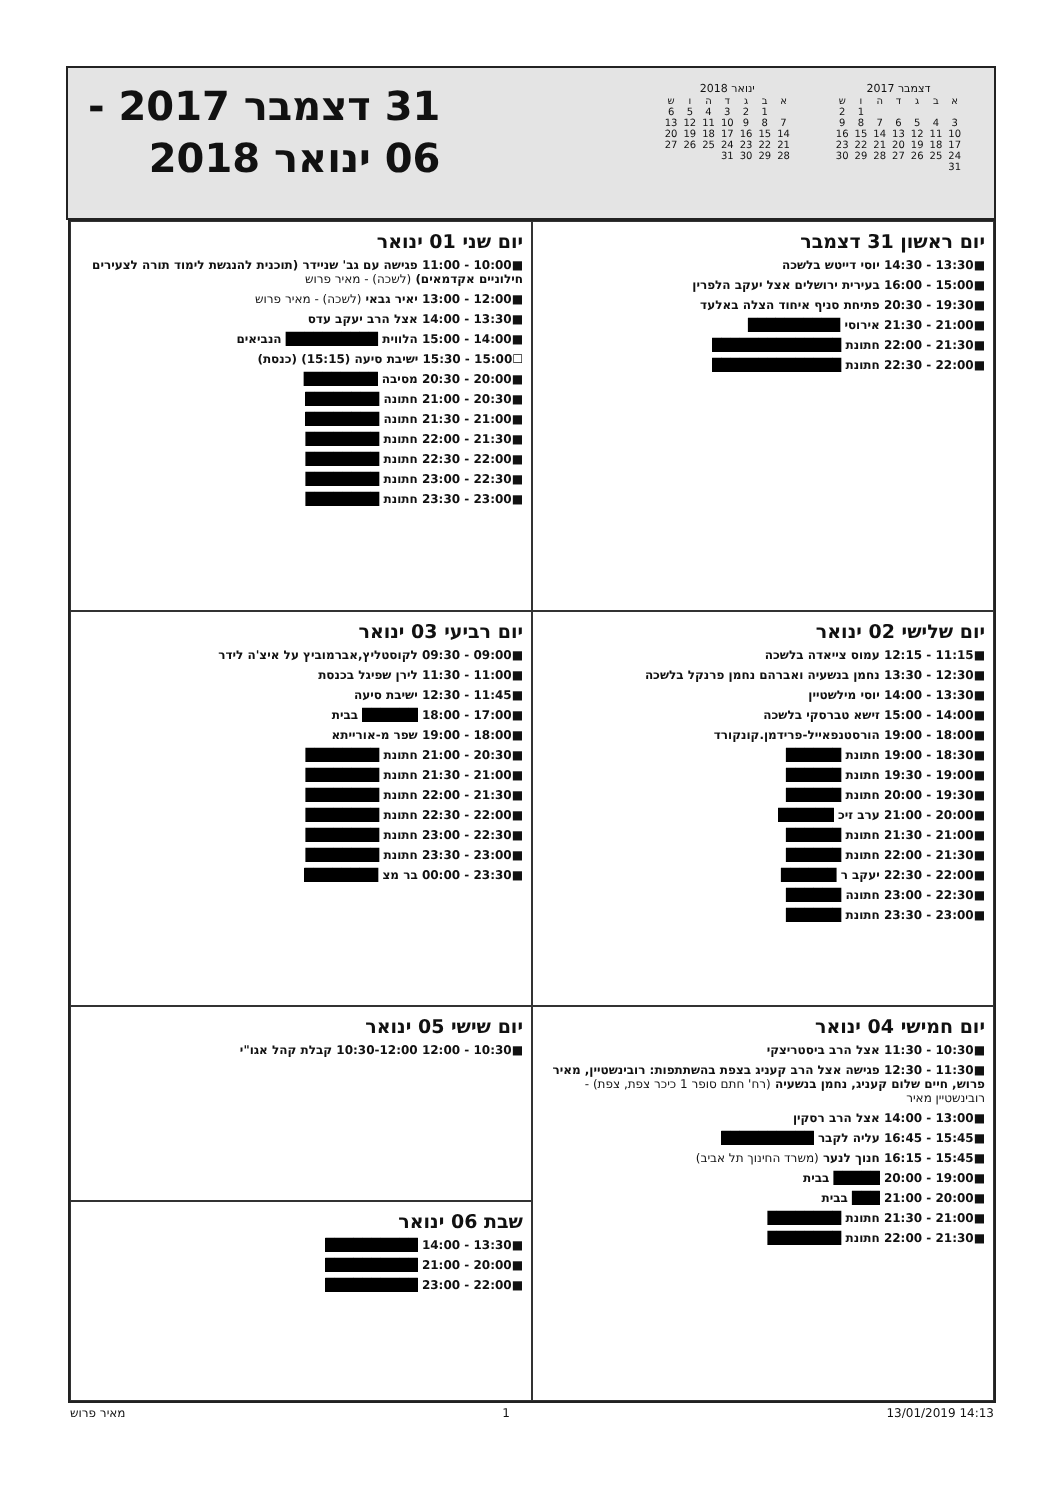31 דצמבר 2017 -
06 ינואר 2018
דצמבר 2017
| א | ב | ג | ד | ה | ו | ש |
| --- | --- | --- | --- | --- | --- | --- |
| | | | | | 1 | 2 |
| 3 | 4 | 5 | 6 | 7 | 8 | 9 |
| 10 | 11 | 12 | 13 | 14 | 15 | 16 |
| 17 | 18 | 19 | 20 | 21 | 22 | 23 |
| 24 | 25 | 26 | 27 | 28 | 29 | 30 |
| 31 | | | | | | |
ינואר 2018
| א | ב | ג | ד | ה | ו | ש |
| --- | --- | --- | --- | --- | --- | --- |
| | 1 | 2 | 3 | 4 | 5 | 6 |
| 7 | 8 | 9 | 10 | 11 | 12 | 13 |
| 14 | 15 | 16 | 17 | 18 | 19 | 20 |
| 21 | 22 | 23 | 24 | 25 | 26 | 27 |
| 28 | 29 | 30 | 31 | | | |
יום ראשון 31 דצמבר
■13:30 - 14:30 יוסי דייטש בלשכה
■15:00 - 16:00 בעירית ירושלים אצל יעקב הלפרין
■19:30 - 20:30 פתיחת סניף איחוד הצלה באלעד
■21:00 - 21:30 אירוסי ██████████
■21:30 - 22:00 חתונת ██████████████
■22:00 - 22:30 חתונת ██████████████
יום שני 01 ינואר
■10:00 - 11:00 פגישה עם גב' שניידר (תוכנית להנגשת לימוד תורה לצעירים חילוניים אקדמאים) (לשכה) - מאיר פרוש
■12:00 - 13:00 יאיר גבאי (לשכה) - מאיר פרוש
■13:30 - 14:00 אצל הרב יעקב עדס
■14:00 - 15:00 הלווית ██████████ הנביאים
☐15:00 - 15:30 ישיבת סיעה (15:15) (כנסת)
■20:00 - 20:30 מסיבה ████████
■20:30 - 21:00 חתונה ████████
■21:00 - 21:30 חתונה ████████
■21:30 - 22:00 חתונת ████████
■22:00 - 22:30 חתונת ████████
■22:30 - 23:00 חתונת ████████
■23:00 - 23:30 חתונת ████████
יום שלישי 02 ינואר
■11:15 - 12:15 עמוס צייאדה בלשכה
■12:30 - 13:30 נחמן בנשעיה ואברהם נחמן פרנקל בלשכה
■13:30 - 14:00 יוסי מילשטיין
■14:00 - 15:00 זישא טברסקי בלשכה
■18:00 - 19:00 הורסטנפאייל-פרידמן.קונקורד
■18:30 - 19:00 חתונת ██████
■19:00 - 19:30 חתונת ██████
■19:30 - 20:00 חתונת ██████
■20:00 - 21:00 ערב זיכ ██████
■21:00 - 21:30 חתונת ██████
■21:30 - 22:00 חתונת ██████
■22:00 - 22:30 יעקב ר ██████
■22:30 - 23:00 חתונה ██████
■23:00 - 23:30 חתונת ██████
יום רביעי 03 ינואר
■09:00 - 09:30 לקוסטליץ,אברמוביץ על איצ'ה לידר
■11:00 - 11:30 לירן שפיגל בכנסת
■11:45 - 12:30 ישיבת סיעה
■17:00 - 18:00 ██████ בבית
■18:00 - 19:00 שפר מ-אורייתא
■20:30 - 21:00 חתונת ████████
■21:00 - 21:30 חתונת ████████
■21:30 - 22:00 חתונת ████████
■22:00 - 22:30 חתונת ████████
■22:30 - 23:00 חתונת ████████
■23:00 - 23:30 חתונת ████████
■23:30 - 00:00 בר מצ ████████
יום חמישי 04 ינואר
■10:30 - 11:30 אצל הרב ביסטריצקי
■11:30 - 12:30 פגישה אצל הרב קעניג בצפת בהשתתפות: רובינשטיין, מאיר פרוש, חיים שלום קעניג, נחמן בנשעיה (רח' חתם סופר 1 כיכר צפת, צפת) - רובינשטיין מאיר
■13:00 - 14:00 אצל הרב רסקין
■15:45 - 16:45 עליה לקבר ██████████
■15:45 - 16:15 חנוך לנער (משרד החינוך תל אביב)
■19:00 - 20:00 █████ בבית
■20:00 - 21:00 ███ בבית
■21:00 - 21:30 חתונת ████████
■21:30 - 22:00 חתונת ████████
יום שישי 05 ינואר
■10:30 - 12:00 10:30-12:00 קבלת קהל אגו"י
שבת 06 ינואר
■13:30 - 14:00 ██████████
■20:00 - 21:00 ██████████
■22:00 - 23:00 ██████████
מאיר פרוש 1 13/01/2019 14:13